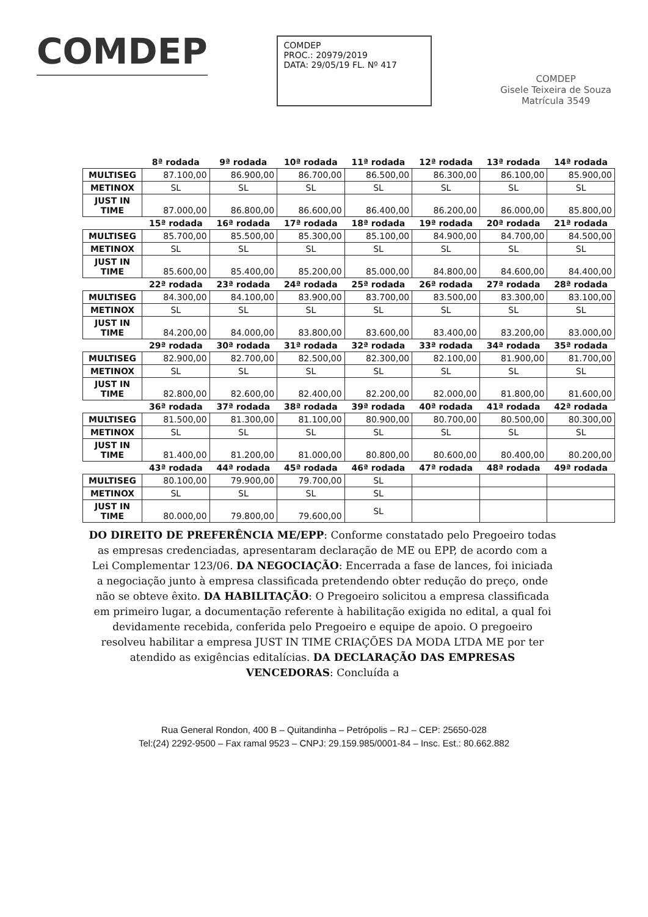COMDEP
COMDEP
PROC.: 20979/2019
DATA: 29/05/19 FL. Nº 417
COMDEP
Gisele Teixeira de Souza
Matrícula 3549
| | 8ª rodada | 9ª rodada | 10ª rodada | 11ª rodada | 12ª rodada | 13ª rodada | 14ª rodada |
| --- | --- | --- | --- | --- | --- | --- | --- |
| MULTISEG | 87.100,00 | 86.900,00 | 86.700,00 | 86.500,00 | 86.300,00 | 86.100,00 | 85.900,00 |
| METINOX | SL | SL | SL | SL | SL | SL | SL |
| JUST IN TIME | 87.000,00 | 86.800,00 | 86.600,00 | 86.400,00 | 86.200,00 | 86.000,00 | 85.800,00 |
| | 15ª rodada | 16ª rodada | 17ª rodada | 18ª rodada | 19ª rodada | 20ª rodada | 21ª rodada |
| MULTISEG | 85.700,00 | 85.500,00 | 85.300,00 | 85.100,00 | 84.900,00 | 84.700,00 | 84.500,00 |
| METINOX | SL | SL | SL | SL | SL | SL | SL |
| JUST IN TIME | 85.600,00 | 85.400,00 | 85.200,00 | 85.000,00 | 84.800,00 | 84.600,00 | 84.400,00 |
| | 22ª rodada | 23ª rodada | 24ª rodada | 25ª rodada | 26ª rodada | 27ª rodada | 28ª rodada |
| MULTISEG | 84.300,00 | 84.100,00 | 83.900,00 | 83.700,00 | 83.500,00 | 83.300,00 | 83.100,00 |
| METINOX | SL | SL | SL | SL | SL | SL | SL |
| JUST IN TIME | 84.200,00 | 84.000,00 | 83.800,00 | 83.600,00 | 83.400,00 | 83.200,00 | 83.000,00 |
| | 29ª rodada | 30ª rodada | 31ª rodada | 32ª rodada | 33ª rodada | 34ª rodada | 35ª rodada |
| MULTISEG | 82.900,00 | 82.700,00 | 82.500,00 | 82.300,00 | 82.100,00 | 81.900,00 | 81.700,00 |
| METINOX | SL | SL | SL | SL | SL | SL | SL |
| JUST IN TIME | 82.800,00 | 82.600,00 | 82.400,00 | 82.200,00 | 82.000,00 | 81.800,00 | 81.600,00 |
| | 36ª rodada | 37ª rodada | 38ª rodada | 39ª rodada | 40ª rodada | 41ª rodada | 42ª rodada |
| MULTISEG | 81.500,00 | 81.300,00 | 81.100,00 | 80.900,00 | 80.700,00 | 80.500,00 | 80.300,00 |
| METINOX | SL | SL | SL | SL | SL | SL | SL |
| JUST IN TIME | 81.400,00 | 81.200,00 | 81.000,00 | 80.800,00 | 80.600,00 | 80.400,00 | 80.200,00 |
| | 43ª rodada | 44ª rodada | 45ª rodada | 46ª rodada | 47ª rodada | 48ª rodada | 49ª rodada |
| MULTISEG | 80.100,00 | 79.900,00 | 79.700,00 | SL | | | |
| METINOX | SL | SL | SL | SL | | | |
| JUST IN TIME | 80.000,00 | 79.800,00 | 79.600,00 | SL | | | |
DO DIREITO DE PREFERÊNCIA ME/EPP: Conforme constatado pelo Pregoeiro todas as empresas credenciadas, apresentaram declaração de ME ou EPP, de acordo com a Lei Complementar 123/06. DA NEGOCIAÇÃO: Encerrada a fase de lances, foi iniciada a negociação junto à empresa classificada pretendendo obter redução do preço, onde não se obteve êxito. DA HABILITAÇÃO: O Pregoeiro solicitou a empresa classificada em primeiro lugar, a documentação referente à habilitação exigida no edital, a qual foi devidamente recebida, conferida pelo Pregoeiro e equipe de apoio. O pregoeiro resolveu habilitar a empresa JUST IN TIME CRIAÇÕES DA MODA LTDA ME por ter atendido as exigências editalícias. DA DECLARAÇÃO DAS EMPRESAS VENCEDORAS: Concluída a
Rua General Rondon, 400 B – Quitandinha – Petrópolis – RJ – CEP: 25650-028
Tel:(24) 2292-9500 – Fax ramal 9523 – CNPJ: 29.159.985/0001-84 – Insc. Est.: 80.662.882